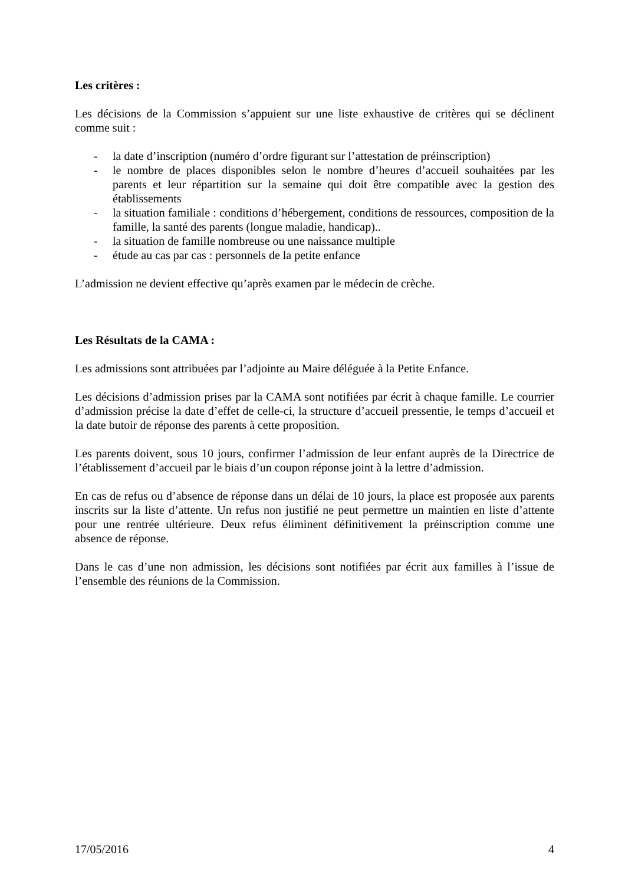Les critères :
Les décisions de la Commission s’appuient sur une liste exhaustive de critères qui se déclinent comme suit :
- la date d’inscription (numéro d’ordre figurant sur l’attestation de préinscription)
- le nombre de places disponibles selon le nombre d’heures d’accueil souhaitées par les parents et leur répartition sur la semaine qui doit être compatible avec la gestion des établissements
- la situation familiale : conditions d’hébergement, conditions de ressources, composition de la famille, la santé des parents (longue maladie, handicap)..
- la situation de famille nombreuse ou une naissance multiple
- étude au cas par cas : personnels de la petite enfance
L’admission ne devient effective qu’après examen par le médecin de crèche.
Les Résultats de la CAMA :
Les admissions sont attribuées par l’adjointe au Maire déléguée à la Petite Enfance.
Les décisions d’admission prises par la CAMA sont notifiées par écrit à chaque famille. Le courrier d’admission précise la date d’effet de celle-ci, la structure d’accueil pressentie, le temps d’accueil et la date butoir de réponse des parents à cette proposition.
Les parents doivent, sous 10 jours, confirmer l’admission de leur enfant auprès de la Directrice de l’établissement d’accueil par le biais d’un coupon réponse joint à la lettre d’admission.
En cas de refus ou d’absence de réponse dans un délai de 10 jours, la place est proposée aux parents inscrits sur la liste d’attente. Un refus non justifié ne peut permettre un maintien en liste d’attente pour une rentrée ultérieure. Deux refus éliminent définitivement la préinscription comme une absence de réponse.
Dans le cas d’une non admission, les décisions sont notifiées par écrit aux familles à l’issue de l’ensemble des réunions de la Commission.
17/05/2016 4